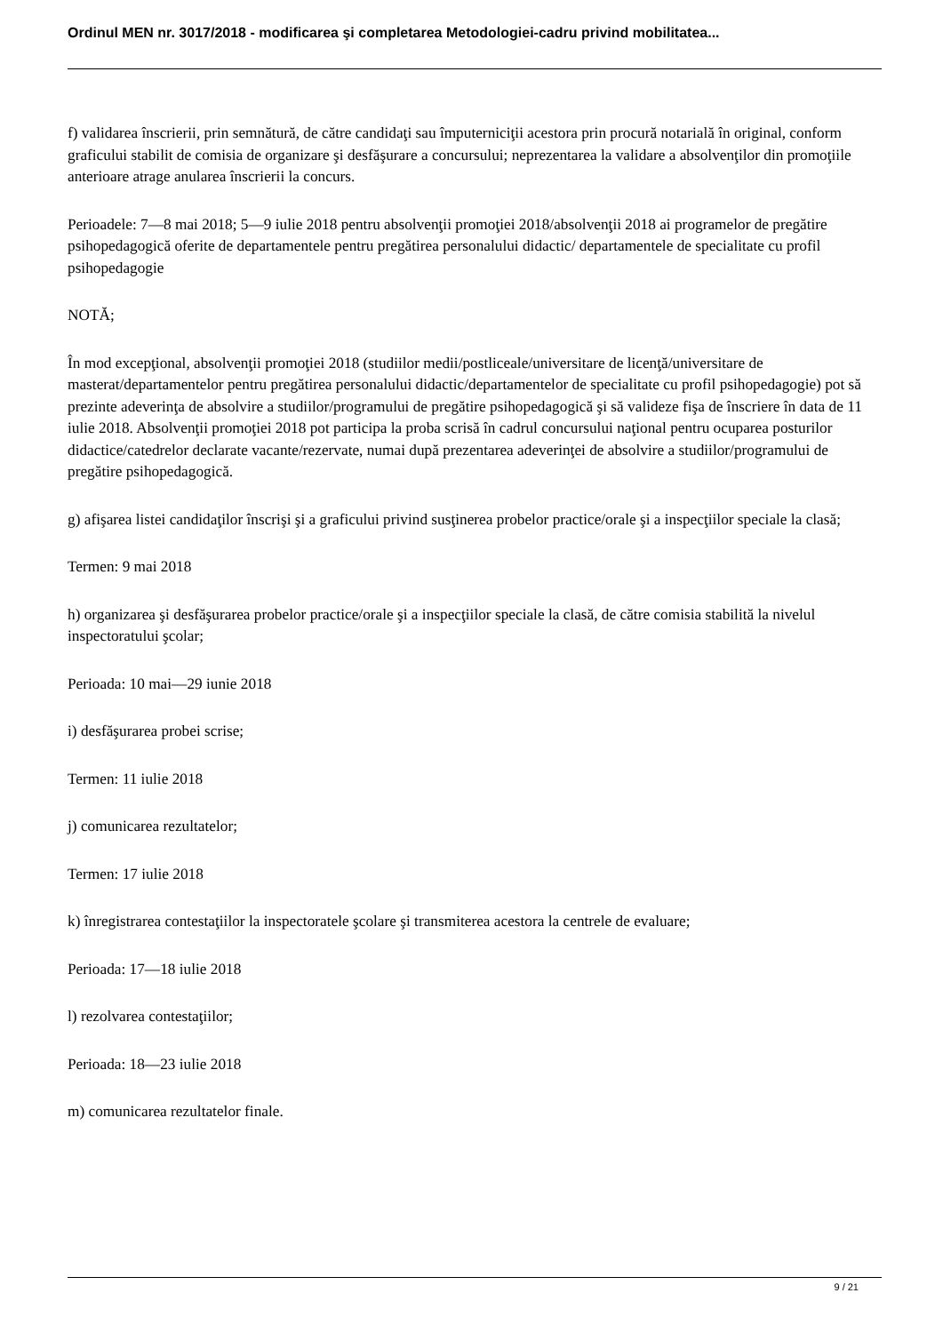Ordinul MEN nr. 3017/2018 - modificarea şi completarea Metodologiei-cadru privind mobilitatea...
f) validarea înscrierii, prin semnătură, de către candidaţi sau împuterniciţii acestora prin procură notarială în original, conform graficului stabilit de comisia de organizare şi desfăşurare a concursului; neprezentarea la validare a absolvenţilor din promoţiile anterioare atrage anularea înscrierii la concurs.
Perioadele: 7—8 mai 2018; 5—9 iulie 2018 pentru absolvenţii promoţiei 2018/absolvenţii 2018 ai programelor de pregătire psihopedagogică oferite de departamentele pentru pregătirea personalului didactic/ departamentele de specialitate cu profil psihopedagogie
NOTĂ;
În mod excepţional, absolvenţii promoţiei 2018 (studiilor medii/postliceale/universitare de licenţă/universitare de masterat/departamentelor pentru pregătirea personalului didactic/departamentelor de specialitate cu profil psihopedagogie) pot să prezinte adeverinţa de absolvire a studiilor/programului de pregătire psihopedagogică şi să valideze fişa de înscriere în data de 11 iulie 2018. Absolvenţii promoţiei 2018 pot participa la proba scrisă în cadrul concursului naţional pentru ocuparea posturilor didactice/catedrelor declarate vacante/rezervate, numai după prezentarea adeverinţei de absolvire a studiilor/programului de pregătire psihopedagogică.
g) afişarea listei candidaţilor înscrişi şi a graficului privind susţinerea probelor practice/orale şi a inspecţiilor speciale la clasă;
Termen: 9 mai 2018
h) organizarea şi desfăşurarea probelor practice/orale şi a inspecţiilor speciale la clasă, de către comisia stabilită la nivelul inspectoratului şcolar;
Perioada: 10 mai—29 iunie 2018
i) desfăşurarea probei scrise;
Termen: 11 iulie 2018
j) comunicarea rezultatelor;
Termen: 17 iulie 2018
k) înregistrarea contestaţiilor la inspectoratele şcolare şi transmiterea acestora la centrele de evaluare;
Perioada: 17—18 iulie 2018
l) rezolvarea contestaţiilor;
Perioada: 18—23 iulie 2018
m) comunicarea rezultatelor finale.
9 / 21